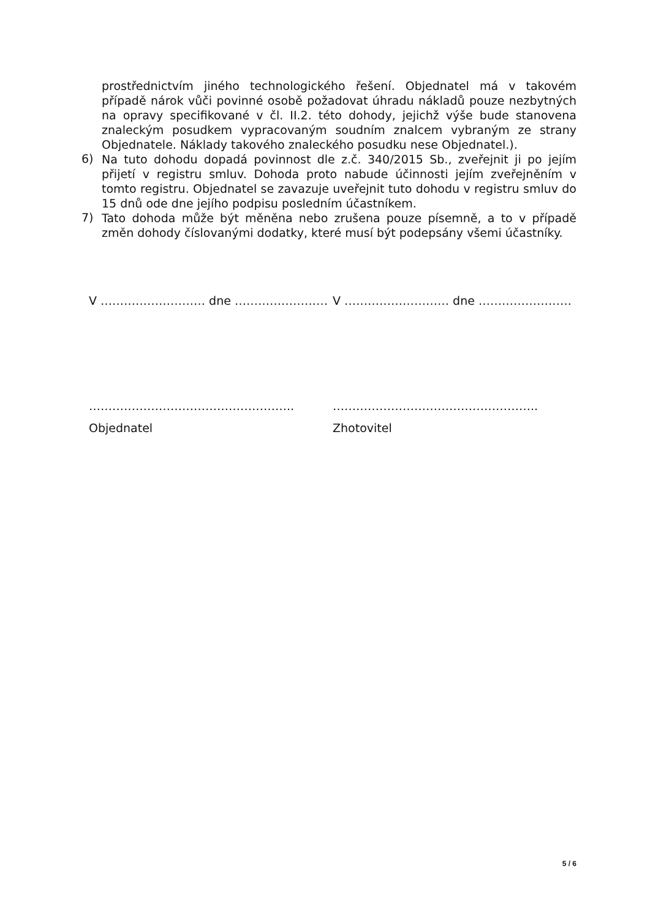prostřednictvím jiného technologického řešení. Objednatel má v takovém případě nárok vůči povinné osobě požadovat úhradu nákladů pouze nezbytných na opravy specifikované v čl. II.2. této dohody, jejichž výše bude stanovena znaleckým posudkem vypracovaným soudním znalcem vybraným ze strany Objednatele. Náklady takového znaleckého posudku nese Objednatel.).
6)
Na tuto dohodu dopadá povinnost dle z.č. 340/2015 Sb., zveřejnit ji po jejím přijetí v registru smluv. Dohoda proto nabude účinnosti jejím zveřejněním v tomto registru. Objednatel se zavazuje uveřejnit tuto dohodu v registru smluv do 15 dnů ode dne jejího podpisu posledním účastníkem.
7)
Tato dohoda může být měněna nebo zrušena pouze písemně, a to v případě změn dohody číslovanými dodatky, které musí být podepsány všemi účastníky.
V ……………………… dne …………………… V ……………………… dne ……………………
…………………………………………….. ……………………………………………..
Objednatel Zhotovitel
5 / 6